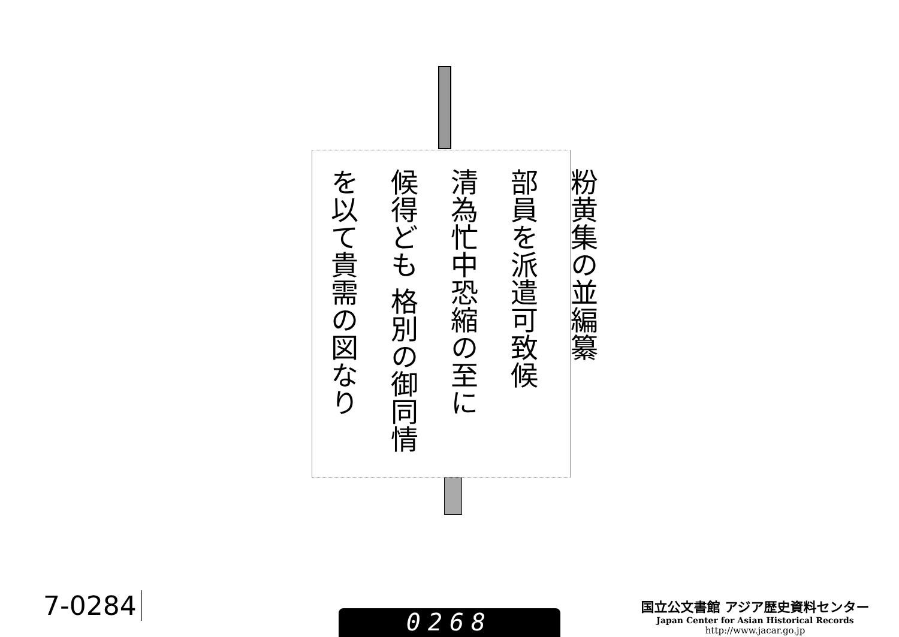粉黄集の並編纂
部員を派遣可致候
清為忙中恐縮の至に
候得ども 格別の御同情
を以て貴需の図なり
7-0284
0268
国立公文書館 アジア歴史資料センター
Japan Center for Asian Historical Records
http://www.jacar.go.jp